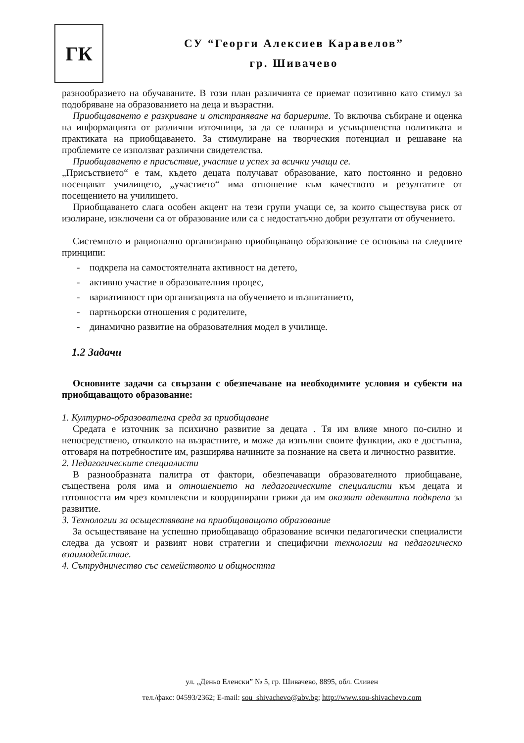ГК
СУ “Георги Алексиев Каравелов”
гр. Шивачево
разнообразието на обучаваните. В този план различията се приемат позитивно като стимул за подобряване на образованието на деца и възрастни.
Приобщаването е разкриване и отстраняване на бариерите. То включва събиране и оценка на информацията от различни източници, за да се планира и усъвършенства политиката и практиката на приобщаването. За стимулиране на творческия потенциал и решаване на проблемите се използват различни свидетелства.
Приобщаването е присъствие, участие и успех за всички учащи се.
„Присъствието“ е там, където децата получават образование, като постоянно и редовно посещават училището, „участието“ има отношение към качеството и резултатите от посещението на училището.
Приобщаването слага особен акцент на тези групи учащи се, за които съществува риск от изолиране, изключени са от образование или са с недостатъчно добри резултати от обучението.
Системното и рационално организирано приобщаващо образование се основава на следните принципи:
- подкрепа на самостоятелната активност на детето,
- активно участие в образователния процес,
- вариативност при организацията на обучението и възпитанието,
- партньорски отношения с родителите,
- динамично развитие на образователния модел в училище.
1.2 Задачи
Основните задачи са свързани с обезпечаване на необходимите условия и субекти на приобщаващото образование:
1. Културно-образователна среда за приобщаване
Средата е източник за психично развитие за децата . Тя им влияе много по-силно и непосредствено, отколкото на възрастните, и може да изпълни своите функции, ако е достъпна, отговаря на потребностите им, разширява начините за познание на света и личностно развитие.
2. Педагогическите специалисти
В разнообразната палитра от фактори, обезпечаващи образователното приобщаване, съществена роля има и отношението на педагогическите специалисти към децата и готовността им чрез комплексни и координирани грижи да им оказват адекватна подкрепа за развитие.
3. Технологии за осъществяване на приобщаващото образование
За осъществяване на успешно приобщаващо образование всички педагогически специалисти следва да усвоят и развият нови стратегии и специфични технологии на педагогическо взаимодействие.
4. Сътрудничество със семейството и общността
ул. „Деньо Еленски” № 5, гр. Шивачево, 8895, обл. Сливен
тел./факс: 04593/2362; E-mail: sou_shivachevo@abv.bg; http://www.sou-shivachevo.com